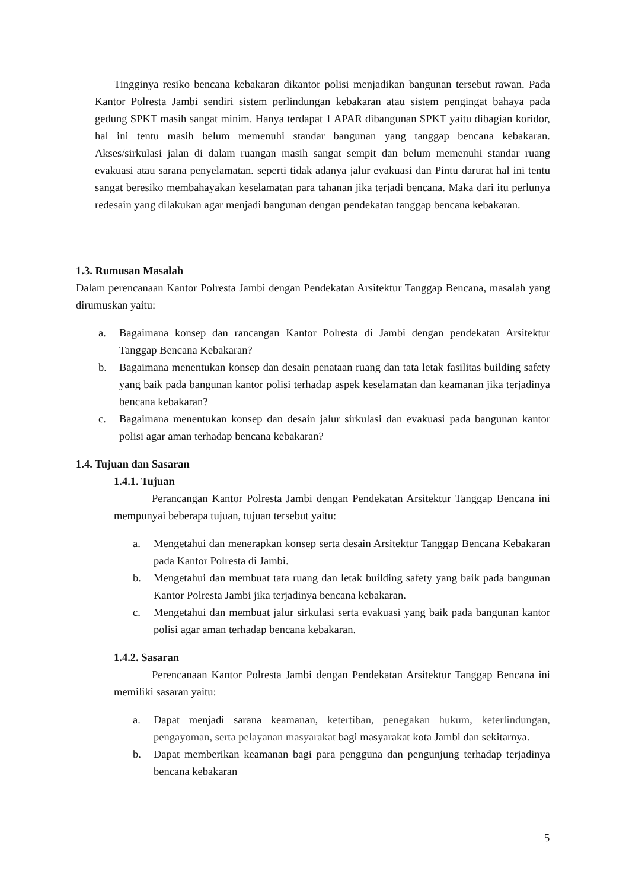Tingginya resiko bencana kebakaran dikantor polisi menjadikan bangunan tersebut rawan. Pada Kantor Polresta Jambi sendiri sistem perlindungan kebakaran atau sistem pengingat bahaya pada gedung SPKT masih sangat minim. Hanya terdapat 1 APAR dibangunan SPKT yaitu dibagian koridor, hal ini tentu masih belum memenuhi standar bangunan yang tanggap bencana kebakaran. Akses/sirkulasi jalan di dalam ruangan masih sangat sempit dan belum memenuhi standar ruang evakuasi atau sarana penyelamatan. seperti tidak adanya jalur evakuasi dan Pintu darurat hal ini tentu sangat beresiko membahayakan keselamatan para tahanan jika terjadi bencana. Maka dari itu perlunya redesain yang dilakukan agar menjadi bangunan dengan pendekatan tanggap bencana kebakaran.
1.3. Rumusan Masalah
Dalam perencanaan Kantor Polresta Jambi dengan Pendekatan Arsitektur Tanggap Bencana, masalah yang dirumuskan yaitu:
a. Bagaimana konsep dan rancangan Kantor Polresta di Jambi dengan pendekatan Arsitektur Tanggap Bencana Kebakaran?
b. Bagaimana menentukan konsep dan desain penataan ruang dan tata letak fasilitas building safety yang baik pada bangunan kantor polisi terhadap aspek keselamatan dan keamanan jika terjadinya bencana kebakaran?
c. Bagaimana menentukan konsep dan desain jalur sirkulasi dan evakuasi pada bangunan kantor polisi agar aman terhadap bencana kebakaran?
1.4. Tujuan dan Sasaran
1.4.1. Tujuan
Perancangan Kantor Polresta Jambi dengan Pendekatan Arsitektur Tanggap Bencana ini mempunyai beberapa tujuan, tujuan tersebut yaitu:
a. Mengetahui dan menerapkan konsep serta desain Arsitektur Tanggap Bencana Kebakaran pada Kantor Polresta di Jambi.
b. Mengetahui dan membuat tata ruang dan letak building safety yang baik pada bangunan Kantor Polresta Jambi jika terjadinya bencana kebakaran.
c. Mengetahui dan membuat jalur sirkulasi serta evakuasi yang baik pada bangunan kantor polisi agar aman terhadap bencana kebakaran.
1.4.2. Sasaran
Perencanaan Kantor Polresta Jambi dengan Pendekatan Arsitektur Tanggap Bencana ini memiliki sasaran yaitu:
a. Dapat menjadi sarana keamanan, ketertiban, penegakan hukum, keterlindungan, pengayoman, serta pelayanan masyarakat bagi masyarakat kota Jambi dan sekitarnya.
b. Dapat memberikan keamanan bagi para pengguna dan pengunjung terhadap terjadinya bencana kebakaran
5